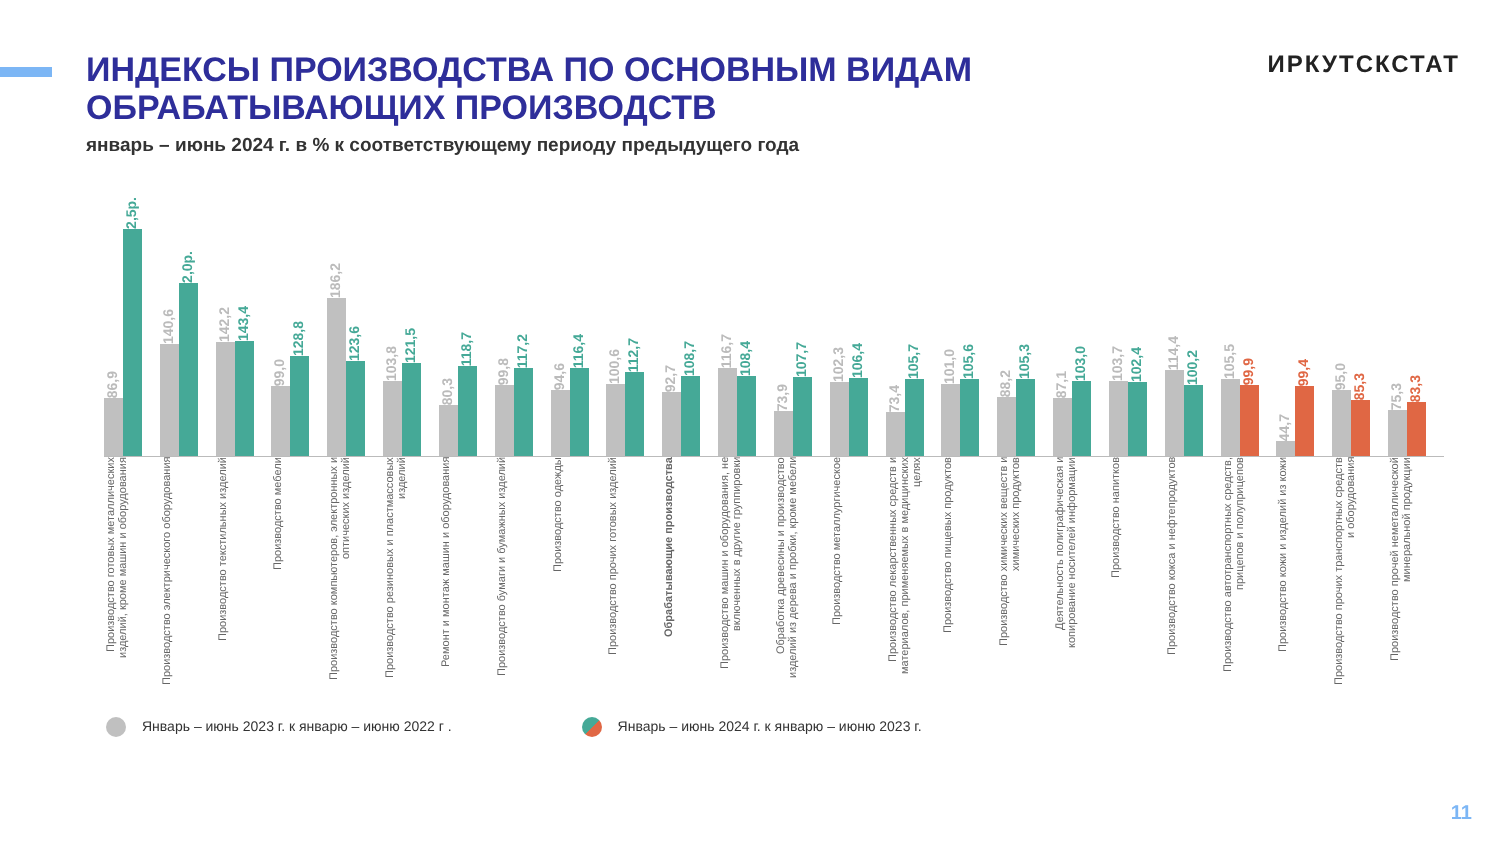ИНДЕКСЫ ПРОИЗВОДСТВА ПО ОСНОВНЫМ ВИДАМ
ОБРАБАТЫВАЮЩИХ ПРОИЗВОДСТВ
ИРКУТСКСТАТ
январь – июнь 2024 г. в % к соответствующему периоду предыдущего года
86,9
2,5р.
140,6
2,0р.
142,2
143,4
99,0
128,8
186,2
123,6
103,8
121,5
80,3
118,7
99,8
117,2
94,6
116,4
100,6
112,7
92,7
108,7
116,7
108,4
73,9
107,7
102,3
106,4
73,4
105,7
101,0
105,6
88,2
105,3
87,1
103,0
103,7
102,4
114,4
100,2
105,5
99,9
44,7
99,4
95,0
85,3
75,3
83,3
Производство готовых металлических изделий, кроме машин и оборудования
Производство электрического оборудования
Производство текстильных изделий
Производство мебели
Производство компьютеров, электронных и оптических изделий
Производство резиновых и пластмассовых изделий
Ремонт и монтаж машин и оборудования
Производство бумаги и бумажных изделий
Производство одежды
Производство прочих готовых изделий
Обрабатывающие производства
Производство машин и оборудования, не включенных в другие группировки
Обработка древесины и производство изделий из дерева и пробки, кроме мебели
Производство металлургическое
Производство лекарственных средств и материалов, применяемых в медицинских целях
Производство пищевых продуктов
Производство химических веществ и химических продуктов
Деятельность полиграфическая и копирование носителей информации
Производство напитков
Производство кокса и нефтепродуктов
Производство автотранспортных средств, прицепов и полуприцепов
Производство кожи и изделий из кожи
Производство прочих транспортных средств и оборудования
Производство прочей неметаллической минеральной продукции
Январь – июнь 2023 г. к январю – июню 2022 г .
Январь – июнь 2024 г. к январю – июню 2023 г.
11